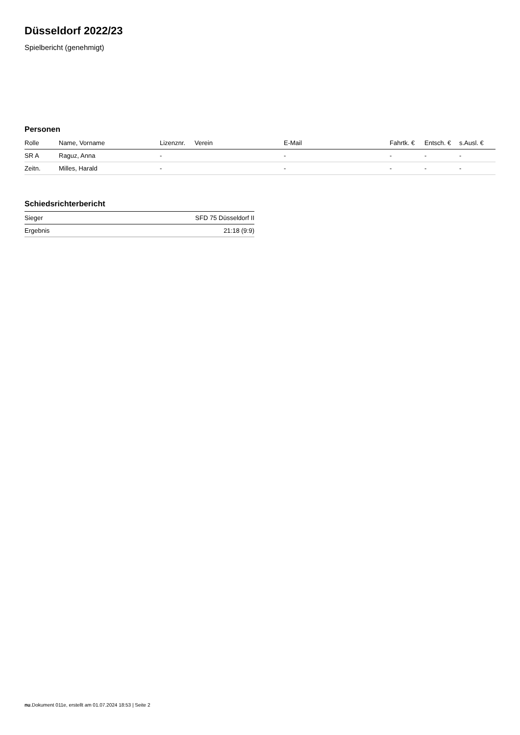Düsseldorf 2022/23
Spielbericht (genehmigt)
Personen
| Rolle | Name, Vorname | Lizenznr. | Verein | E-Mail | Fahrtk. € | Entsch. € | s.Ausl. € |
| --- | --- | --- | --- | --- | --- | --- | --- |
| SR A | Raguz, Anna | - | | - | - | - | - |
| Zeitn. | Milles, Harald | - | | - | - | - | - |
Schiedsrichterbericht
| Sieger | SFD 75 Düsseldorf II |
| Ergebnis | 21:18 (9:9) |
nu.Dokument 011e, erstellt am 01.07.2024 18:53 | Seite 2